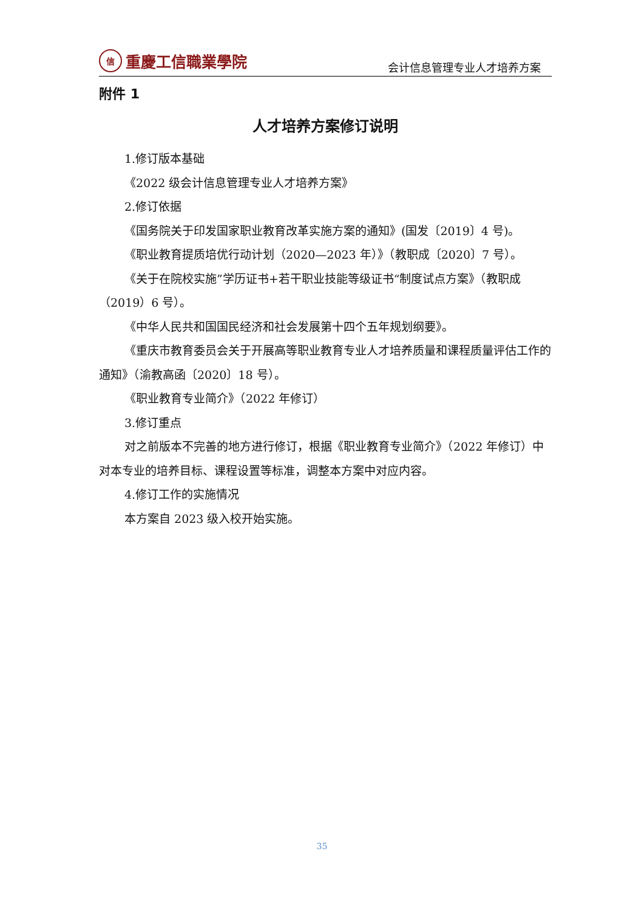信重慶工信職業學院
会计信息管理专业人才培养方案
附件 1
人才培养方案修订说明
1.修订版本基础
《2022 级会计信息管理专业人才培养方案》
2.修订依据
《国务院关于印发国家职业教育改革实施方案的通知》(国发〔2019〕4 号)。
《职业教育提质培优行动计划（2020—2023 年）》（教职成〔2020〕7 号）。
《关于在院校实施”学历证书+若干职业技能等级证书“制度试点方案》（教职成（2019）6 号）。
《中华人民共和国国民经济和社会发展第十四个五年规划纲要》。
《重庆市教育委员会关于开展高等职业教育专业人才培养质量和课程质量评估工作的通知》（渝教高函〔2020〕18 号）。
《职业教育专业简介》（2022 年修订）
3.修订重点
对之前版本不完善的地方进行修订，根据《职业教育专业简介》（2022 年修订）中对本专业的培养目标、课程设置等标准，调整本方案中对应内容。
4.修订工作的实施情况
本方案自 2023 级入校开始实施。
35